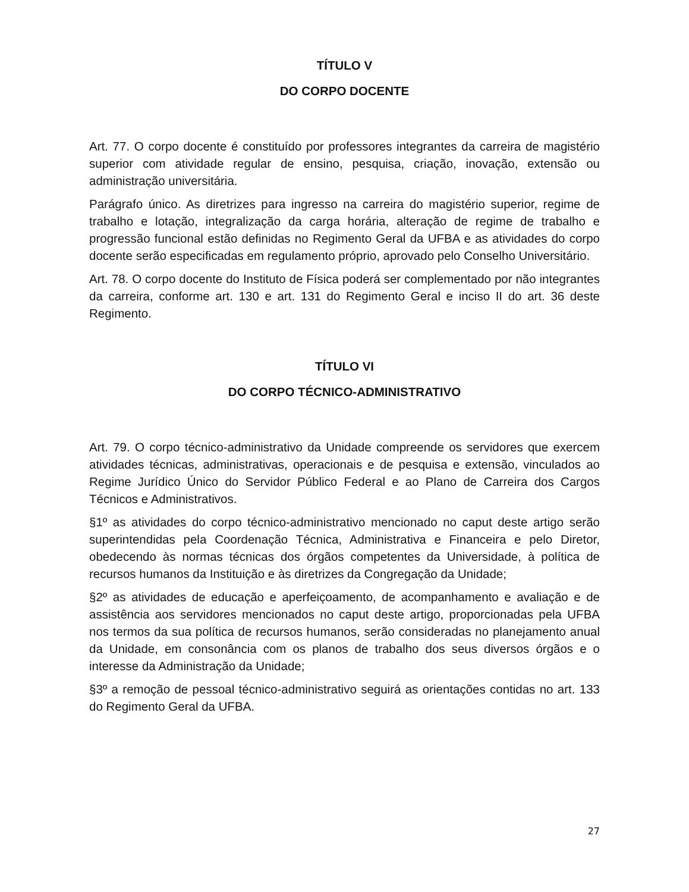TÍTULO V
DO CORPO DOCENTE
Art. 77. O corpo docente é constituído por professores integrantes da carreira de magistério superior com atividade regular de ensino, pesquisa, criação, inovação, extensão ou administração universitária.
Parágrafo único. As diretrizes para ingresso na carreira do magistério superior, regime de trabalho e lotação, integralização da carga horária, alteração de regime de trabalho e progressão funcional estão definidas no Regimento Geral da UFBA e as atividades do corpo docente serão especificadas em regulamento próprio, aprovado pelo Conselho Universitário.
Art. 78. O corpo docente do Instituto de Física poderá ser complementado por não integrantes da carreira, conforme art. 130 e art. 131 do Regimento Geral e inciso II do art. 36 deste Regimento.
TÍTULO VI
DO CORPO TÉCNICO-ADMINISTRATIVO
Art. 79. O corpo técnico-administrativo da Unidade compreende os servidores que exercem atividades técnicas, administrativas, operacionais e de pesquisa e extensão, vinculados ao Regime Jurídico Único do Servidor Público Federal e ao Plano de Carreira dos Cargos Técnicos e Administrativos.
§1º as atividades do corpo técnico-administrativo mencionado no caput deste artigo serão superintendidas pela Coordenação Técnica, Administrativa e Financeira e pelo Diretor, obedecendo às normas técnicas dos órgãos competentes da Universidade, à política de recursos humanos da Instituição e às diretrizes da Congregação da Unidade;
§2º as atividades de educação e aperfeiçoamento, de acompanhamento e avaliação e de assistência aos servidores mencionados no caput deste artigo, proporcionadas pela UFBA nos termos da sua política de recursos humanos, serão consideradas no planejamento anual da Unidade, em consonância com os planos de trabalho dos seus diversos órgãos e o interesse da Administração da Unidade;
§3º a remoção de pessoal técnico-administrativo seguirá as orientações contidas no art. 133 do Regimento Geral da UFBA.
27